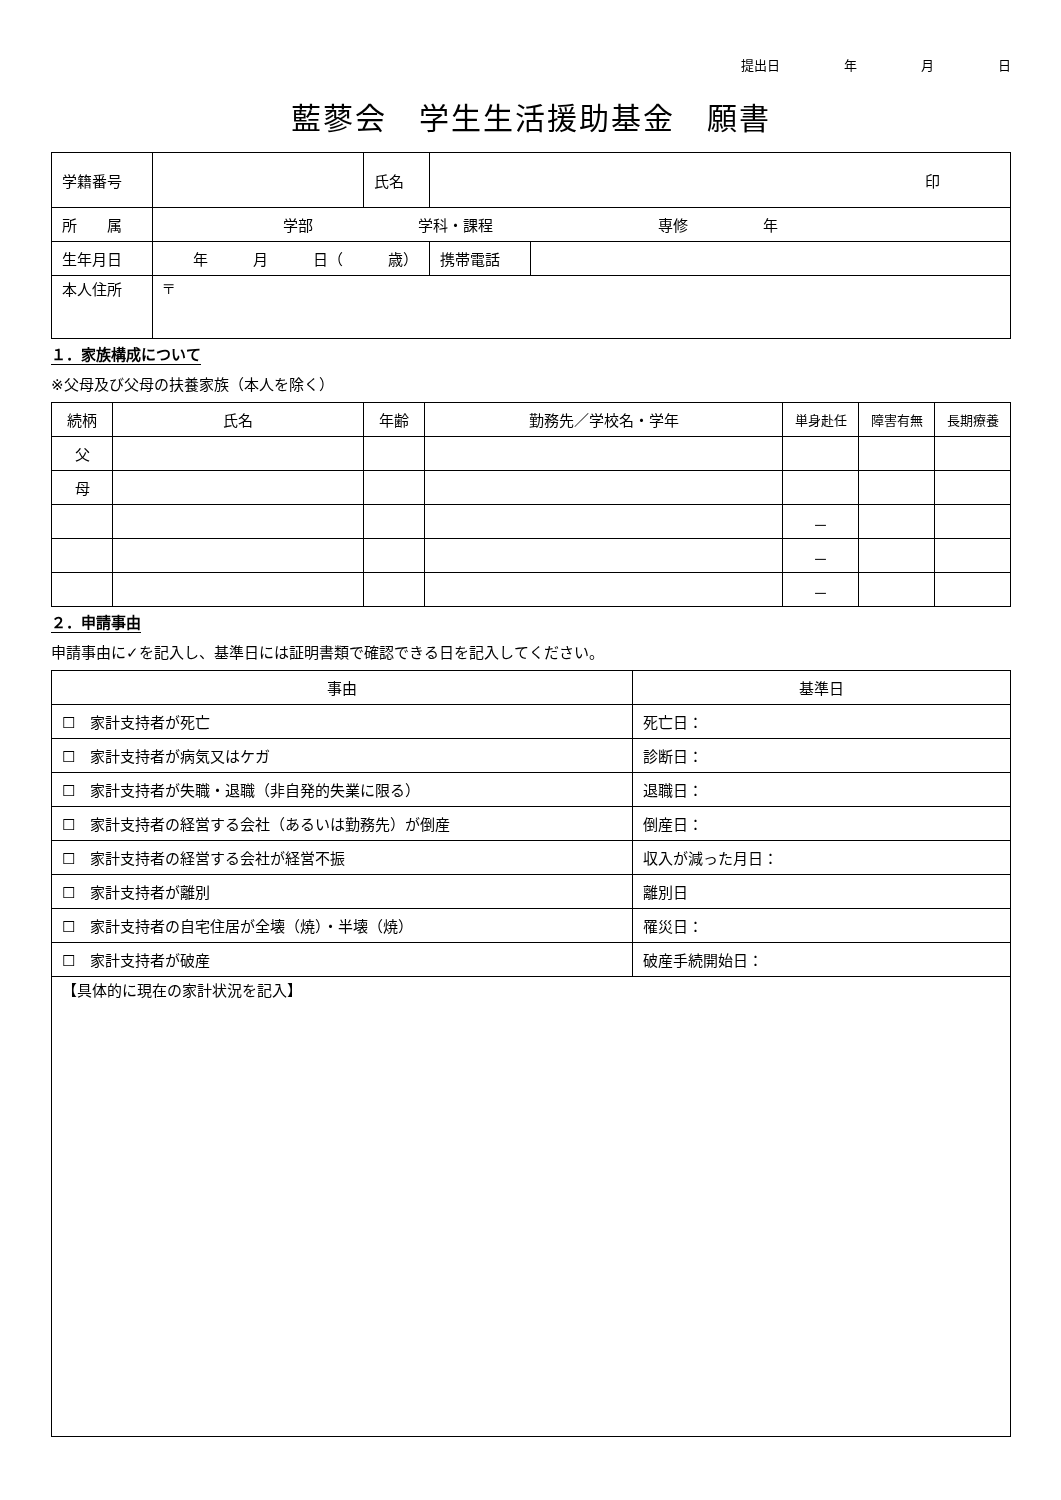提出日 年 月 日
藍蓼会　学生生活援助基金　願書
| 学籍番号 | | 氏名 | 印 | | |
| 所 属 | 学部 学科・課程 専修 年 | | | | |
| 生年月日 | 年 月 日（ 歳） | | | 携帯電話 | |
| 本人住所 | 〒 | | | | |
１．家族構成について
※父母及び父母の扶養家族（本人を除く）
| 続柄 | 氏名 | 年齢 | 勤務先／学校名・学年 | 単身赴任 | 障害有無 | 長期療養 |
| --- | --- | --- | --- | --- | --- | --- |
| 父 | | | | | | |
| 母 | | | | | | |
| | | | | － | | |
| | | | | － | | |
| | | | | － | | |
２．申請事由
申請事由に✓を記入し、基準日には証明書類で確認できる日を記入してください。
| 事由 | 基準日 |
| --- | --- |
| ☐ 家計支持者が死亡 | 死亡日： |
| ☐ 家計支持者が病気又はケガ | 診断日： |
| ☐ 家計支持者が失職・退職（非自発的失業に限る） | 退職日： |
| ☐ 家計支持者の経営する会社（あるいは勤務先）が倒産 | 倒産日： |
| ☐ 家計支持者の経営する会社が経営不振 | 収入が減った月日： |
| ☐ 家計支持者が離別 | 離別日 |
| ☐ 家計支持者の自宅住居が全壊（焼）・半壊（焼） | 罹災日： |
| ☐ 家計支持者が破産 | 破産手続開始日： |
| 【具体的に現在の家計状況を記入】 | |